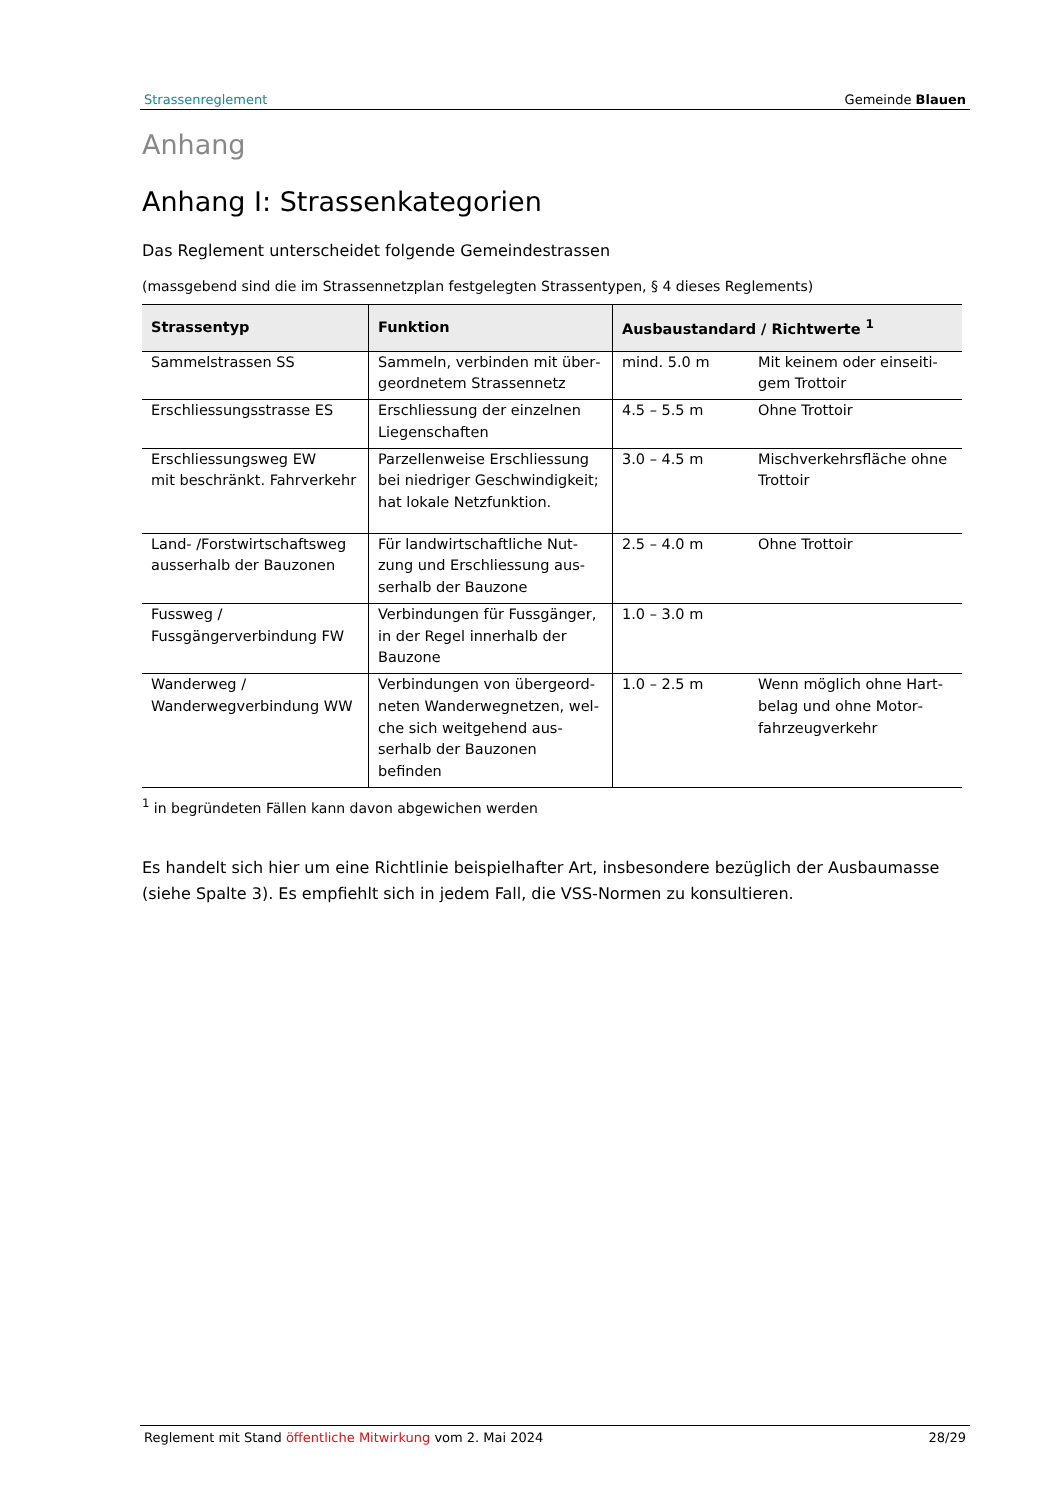Strassenreglement Gemeinde Blauen
Anhang
Anhang I: Strassenkategorien
Das Reglement unterscheidet folgende Gemeindestrassen
(massgebend sind die im Strassennetzplan festgelegten Strassentypen, § 4 dieses Reglements)
| Strassentyp | Funktion | Ausbaustandard / Richtwerte <sup>1</sup> | |
| --- | --- | --- | --- |
| Sammelstrassen SS | Sammeln, verbinden mit über­geordnetem Strassennetz | mind. 5.0 m | Mit keinem oder einseiti­gem Trottoir |
| Erschliessungsstrasse ES | Erschliessung der einzelnen Liegenschaften | 4.5 – 5.5 m | Ohne Trottoir |
| Erschliessungsweg EW mit beschränkt. Fahrverkehr | Parzellenweise Erschliessung bei niedriger Geschwindigkeit; hat lokale Netzfunktion. | 3.0 – 4.5 m | Mischverkehrsfläche ohne Trottoir |
| Land- /Forstwirtschaftsweg ausserhalb der Bauzonen | Für landwirtschaftliche Nut­zung und Erschliessung aus­serhalb der Bauzone | 2.5 – 4.0 m | Ohne Trottoir |
| Fussweg / Fussgängerverbindung FW | Verbindungen für Fussgänger, in der Regel innerhalb der Bauzone | 1.0 – 3.0 m | |
| Wanderweg / Wanderwegverbindung WW | Verbindungen von übergeord­neten Wanderwegnetzen, wel­che sich weitgehend aus­serhalb der Bauzonen befinden | 1.0 – 2.5 m | Wenn möglich ohne Hart­belag und ohne Motor­fahrzeugverkehr |
<sup>1</sup> in begründeten Fällen kann davon abgewichen werden
Es handelt sich hier um eine Richtlinie beispielhafter Art, insbesondere bezüglich der Ausbaumasse (siehe Spalte 3). Es empfiehlt sich in jedem Fall, die VSS-Normen zu konsultieren.
Reglement mit Stand öffentliche Mitwirkung vom 2. Mai 2024 28/29